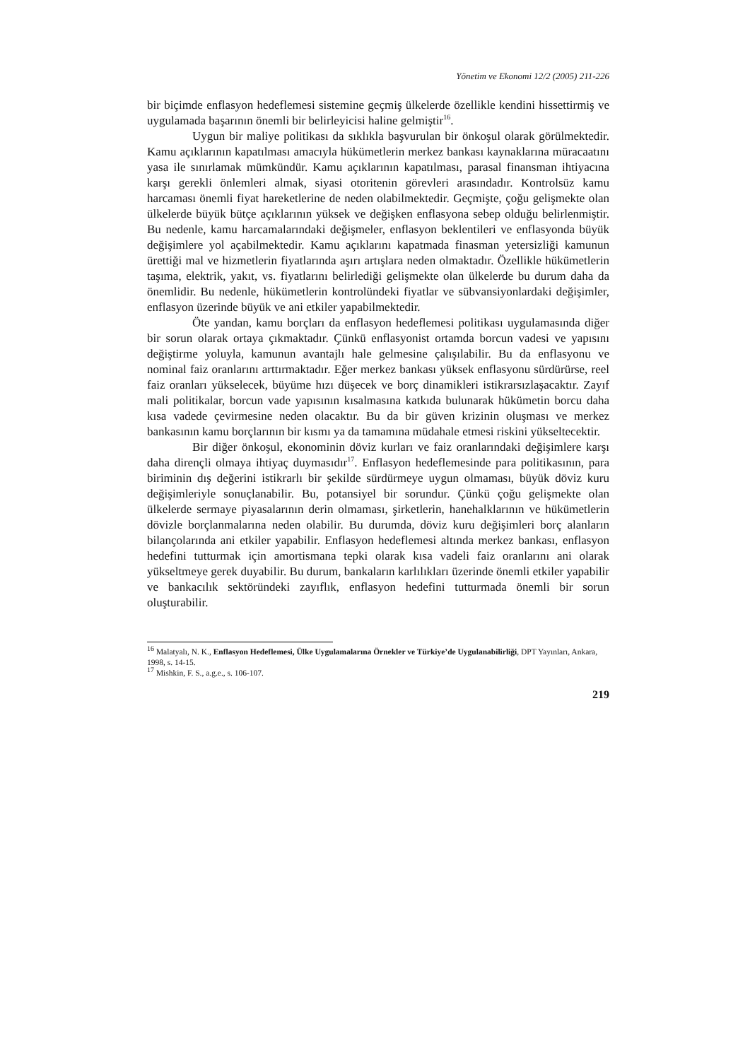Yönetim ve Ekonomi 12/2 (2005) 211-226
bir biçimde enflasyon hedeflemesi sistemine geçmiş ülkelerde özellikle kendini hissettirmiş ve uygulamada başarının önemli bir belirleyicisi haline gelmiştir<sup>16</sup>.
Uygun bir maliye politikası da sıklıkla başvurulan bir önkoşul olarak görülmektedir. Kamu açıklarının kapatılması amacıyla hükümetlerin merkez bankası kaynaklarına müracaatını yasa ile sınırlamak mümkündür. Kamu açıklarının kapatılması, parasal finansman ihtiyacına karşı gerekli önlemleri almak, siyasi otoritenin görevleri arasındadır. Kontrolsüz kamu harcaması önemli fiyat hareketlerine de neden olabilmektedir. Geçmişte, çoğu gelişmekte olan ülkelerde büyük bütçe açıklarının yüksek ve değişken enflasyona sebep olduğu belirlenmiştir. Bu nedenle, kamu harcamalarındaki değişmeler, enflasyon beklentileri ve enflasyonda büyük değişimlere yol açabilmektedir. Kamu açıklarını kapatmada finasman yetersizliği kamunun ürettiği mal ve hizmetlerin fiyatlarında aşırı artışlara neden olmaktadır. Özellikle hükümetlerin taşıma, elektrik, yakıt, vs. fiyatlarını belirlediği gelişmekte olan ülkelerde bu durum daha da önemlidir. Bu nedenle, hükümetlerin kontrolündeki fiyatlar ve sübvansiyonlardaki değişimler, enflasyon üzerinde büyük ve ani etkiler yapabilmektedir.
Öte yandan, kamu borçları da enflasyon hedeflemesi politikası uygulamasında diğer bir sorun olarak ortaya çıkmaktadır. Çünkü enflasyonist ortamda borcun vadesi ve yapısını değiştirme yoluyla, kamunun avantajlı hale gelmesine çalışılabilir. Bu da enflasyonu ve nominal faiz oranlarını arttırmaktadır. Eğer merkez bankası yüksek enflasyonu sürdürürse, reel faiz oranları yükselecek, büyüme hızı düşecek ve borç dinamikleri istikrarsızlaşacaktır. Zayıf mali politikalar, borcun vade yapısının kısalmasına katkıda bulunarak hükümetin borcu daha kısa vadede çevirmesine neden olacaktır. Bu da bir güven krizinin oluşması ve merkez bankasının kamu borçlarının bir kısmı ya da tamamına müdahale etmesi riskini yükseltecektir.
Bir diğer önkoşul, ekonominin döviz kurları ve faiz oranlarındaki değişimlere karşı daha dirençli olmaya ihtiyaç duymasıdır<sup>17</sup>. Enflasyon hedeflemesinde para politikasının, para biriminin dış değerini istikrarlı bir şekilde sürdürmeye uygun olmaması, büyük döviz kuru değişimleriyle sonuçlanabilir. Bu, potansiyel bir sorundur. Çünkü çoğu gelişmekte olan ülkelerde sermaye piyasalarının derin olmaması, şirketlerin, hanehalklarının ve hükümetlerin dövizle borçlanmalarına neden olabilir. Bu durumda, döviz kuru değişimleri borç alanların bilançolarında ani etkiler yapabilir. Enflasyon hedeflemesi altında merkez bankası, enflasyon hedefini tutturmak için amortismana tepki olarak kısa vadeli faiz oranlarını ani olarak yükseltmeye gerek duyabilir. Bu durum, bankaların karlılıkları üzerinde önemli etkiler yapabilir ve bankacılık sektöründeki zayıflık, enflasyon hedefini tutturmada önemli bir sorun oluşturabilir.
<sup>16</sup> Malatyalı, N. K., Enflasyon Hedeflemesi, Ülke Uygulamalarına Örnekler ve Türkiye’de Uygulanabilirliği, DPT Yayınları, Ankara, 1998, s. 14-15.
<sup>17</sup> Mishkin, F. S., a.g.e., s. 106-107.
219